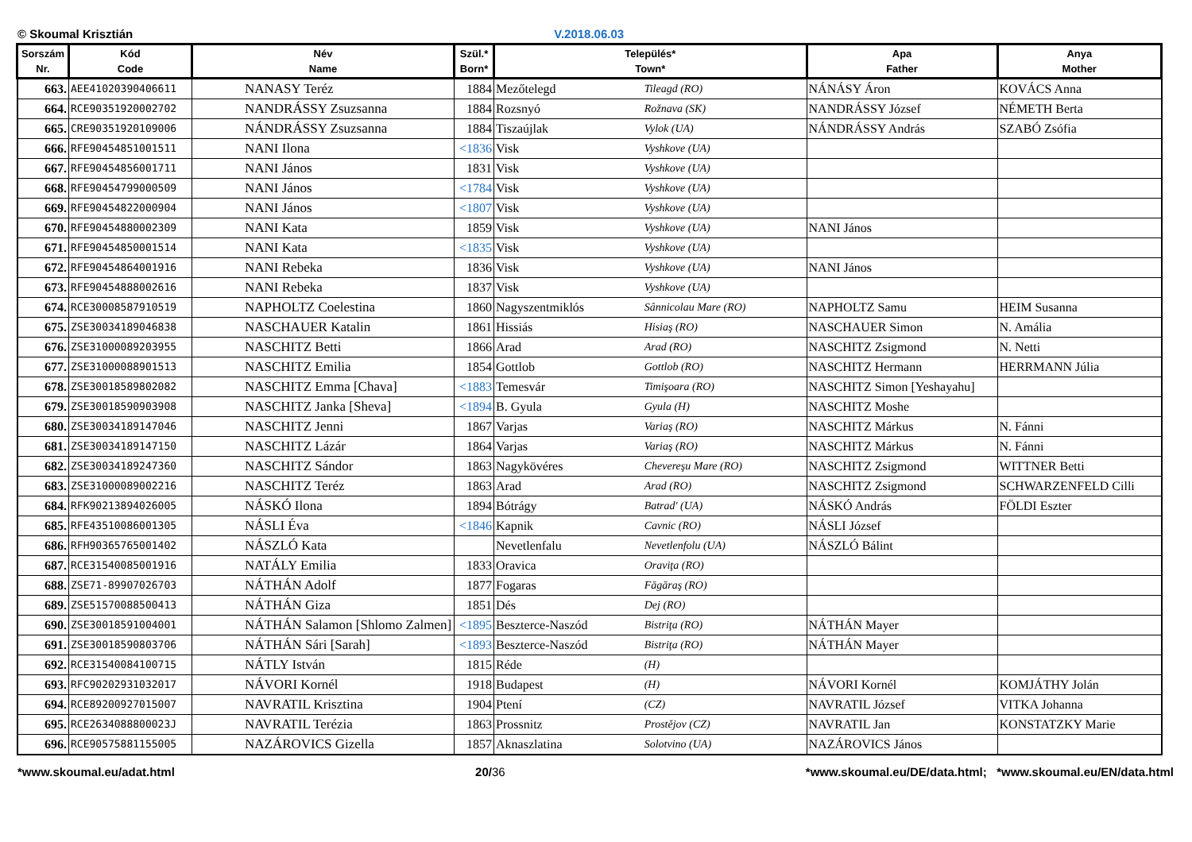© Skoumal Krisztián V.2018.06.03
| Sorszám Nr. | Kód Code | Név Name | Szül.* Born* | Település* Town* | | Apa Father | Anya Mother |
| --- | --- | --- | --- | --- | --- | --- | --- |
| 663. | AEE41020390406611 | NANASY Teréz | 1884 | Mezőtelegd | Tileagd (RO) | NÁNÁSY Áron | KOVÁCS Anna |
| 664. | RCE90351920002702 | NANDRÁSSY Zsuzsanna | 1884 | Rozsnyó | Rožnava (SK) | NANDRÁSSY József | NÉMETH Berta |
| 665. | CRE90351920109006 | NÁNDRÁSSY Zsuzsanna | 1884 | Tiszaújlak | Vylok (UA) | NÁNDRÁSSY András | SZABÓ Zsófia |
| 666. | RFE90454851001511 | NANI Ilona | <1836 | Visk | Vyshkove (UA) | | |
| 667. | RFE90454856001711 | NANI János | 1831 | Visk | Vyshkove (UA) | | |
| 668. | RFE90454799000509 | NANI János | <1784 | Visk | Vyshkove (UA) | | |
| 669. | RFE90454822000904 | NANI János | <1807 | Visk | Vyshkove (UA) | | |
| 670. | RFE90454880002309 | NANI Kata | 1859 | Visk | Vyshkove (UA) | NANI János | |
| 671. | RFE90454850001514 | NANI Kata | <1835 | Visk | Vyshkove (UA) | | |
| 672. | RFE90454864001916 | NANI Rebeka | 1836 | Visk | Vyshkove (UA) | NANI János | |
| 673. | RFE90454888002616 | NANI Rebeka | 1837 | Visk | Vyshkove (UA) | | |
| 674. | RCE30008587910519 | NAPHOLTZ Coelestina | 1860 | Nagyszentmiklós | Sânnicolau Mare (RO) | NAPHOLTZ Samu | HEIM Susanna |
| 675. | ZSE30034189046838 | NASCHAUER Katalin | 1861 | Hissiás | Hisiaş (RO) | NASCHAUER Simon | N. Amália |
| 676. | ZSE31000089203955 | NASCHITZ Betti | 1866 | Arad | Arad (RO) | NASCHITZ Zsigmond | N. Netti |
| 677. | ZSE31000088901513 | NASCHITZ Emilia | 1854 | Gottlob | Gottlob (RO) | NASCHITZ Hermann | HERRMANN Júlia |
| 678. | ZSE30018589802082 | NASCHITZ Emma [Chava] | <1883 | Temesvár | Timişoara (RO) | NASCHITZ Simon [Yeshayahu] | |
| 679. | ZSE30018590903908 | NASCHITZ Janka [Sheva] | <1894 | B. Gyula | Gyula (H) | NASCHITZ Moshe | |
| 680. | ZSE30034189147046 | NASCHITZ Jenni | 1867 | Varjas | Variaş (RO) | NASCHITZ Márkus | N. Fánni |
| 681. | ZSE30034189147150 | NASCHITZ Lázár | 1864 | Varjas | Variaş (RO) | NASCHITZ Márkus | N. Fánni |
| 682. | ZSE30034189247360 | NASCHITZ Sándor | 1863 | Nagykövéres | Chevereşu Mare (RO) | NASCHITZ Zsigmond | WITTNER Betti |
| 683. | ZSE31000089002216 | NASCHITZ Teréz | 1863 | Arad | Arad (RO) | NASCHITZ Zsigmond | SCHWARZENFELD Cilli |
| 684. | RFK90213894026005 | NÁSKÓ Ilona | 1894 | Bótrágy | Batrad' (UA) | NÁSKÓ András | FÖLDI Eszter |
| 685. | RFE43510086001305 | NÁSLI Éva | <1846 | Kapnik | Cavnic (RO) | NÁSLI József | |
| 686. | RFH90365765001402 | NÁSZLÓ Kata | | Nevetlenfalu | Nevetlenfolu (UA) | NÁSZLÓ Bálint | |
| 687. | RCE31540085001916 | NATÁLY Emilia | 1833 | Oravica | Oraviţa (RO) | | |
| 688. | ZSE71-89907026703 | NÁTHÁN Adolf | 1877 | Fogaras | Făgăraş (RO) | | |
| 689. | ZSE51570088500413 | NÁTHÁN Giza | 1851 | Dés | Dej (RO) | | |
| 690. | ZSE30018591004001 | NÁTHÁN Salamon [Shlomo Zalmen] | <1895 | Beszterce-Naszód | Bistriţa (RO) | NÁTHÁN Mayer | |
| 691. | ZSE30018590803706 | NÁTHÁN Sári [Sarah] | <1893 | Beszterce-Naszód | Bistriţa (RO) | NÁTHÁN Mayer | |
| 692. | RCE31540084100715 | NÁTLY István | 1815 | Réde | (H) | | |
| 693. | RFC90202931032017 | NÁVORI Kornél | 1918 | Budapest | (H) | NÁVORI Kornél | KOMJÁTHY Jolán |
| 694. | RCE89200927015007 | NAVRATIL Krisztina | 1904 | Ptení | (CZ) | NAVRATIL József | VITKA Johanna |
| 695. | RCE2634088800023J | NAVRATIL Terézia | 1863 | Prossnitz | Prostějov (CZ) | NAVRATIL Jan | KONSTATZKY Marie |
| 696. | RCE90575881155005 | NAZÁROVICS Gizella | 1857 | Aknaszlatina | Solotvino (UA) | NAZÁROVICS János | |
*www.skoumal.eu/adat.html 20/36 *www.skoumal.eu/DE/data.html; *www.skoumal.eu/EN/data.html